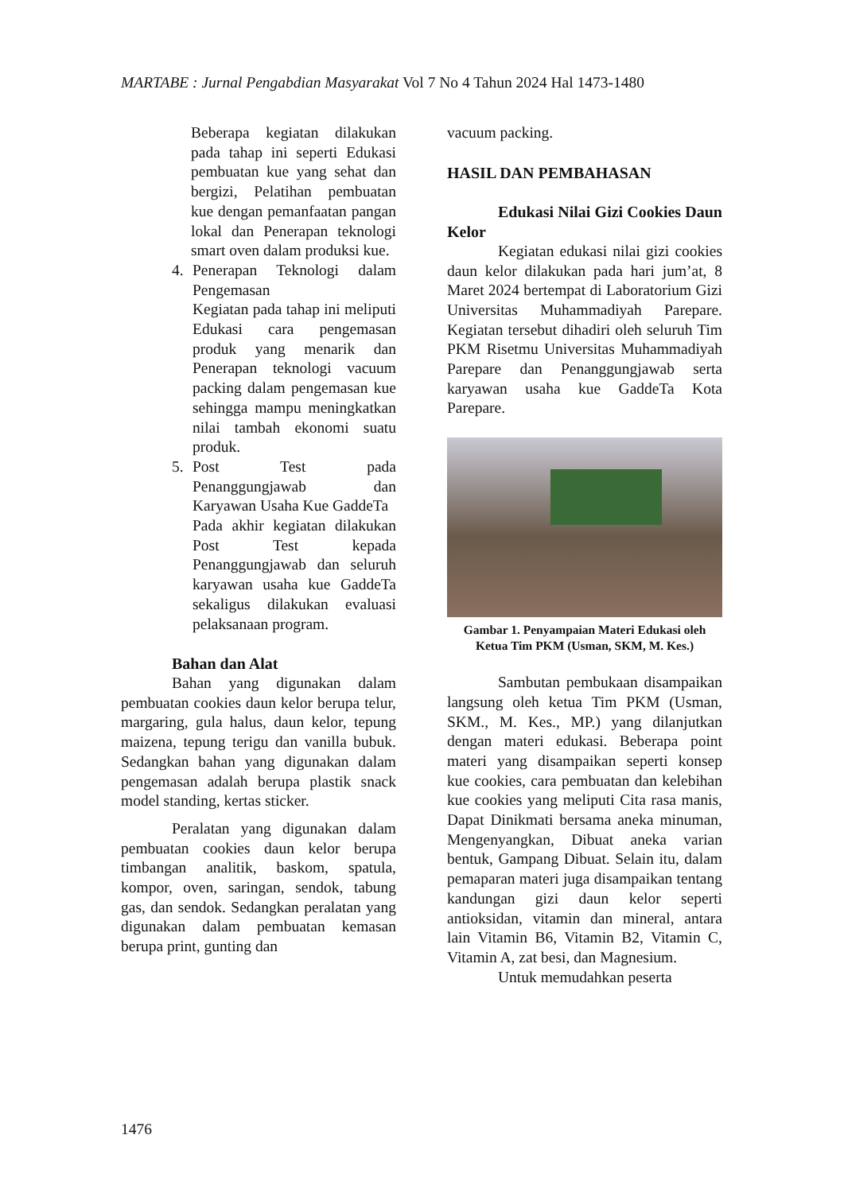MARTABE : Jurnal Pengabdian Masyarakat Vol 7 No 4 Tahun 2024 Hal 1473-1480
Beberapa kegiatan dilakukan pada tahap ini seperti Edukasi pembuatan kue yang sehat dan bergizi, Pelatihan pembuatan kue dengan pemanfaatan pangan lokal dan Penerapan teknologi smart oven dalam produksi kue.
4. Penerapan Teknologi dalam Pengemasan
Kegiatan pada tahap ini meliputi Edukasi cara pengemasan produk yang menarik dan Penerapan teknologi vacuum packing dalam pengemasan kue sehingga mampu meningkatkan nilai tambah ekonomi suatu produk.
5. Post Test pada Penanggungjawab dan Karyawan Usaha Kue GaddeTa
Pada akhir kegiatan dilakukan Post Test kepada Penanggungjawab dan seluruh karyawan usaha kue GaddeTa sekaligus dilakukan evaluasi pelaksanaan program.
Bahan dan Alat
Bahan yang digunakan dalam pembuatan cookies daun kelor berupa telur, margaring, gula halus, daun kelor, tepung maizena, tepung terigu dan vanilla bubuk. Sedangkan bahan yang digunakan dalam pengemasan adalah berupa plastik snack model standing, kertas sticker.
Peralatan yang digunakan dalam pembuatan cookies daun kelor berupa timbangan analitik, baskom, spatula, kompor, oven, saringan, sendok, tabung gas, dan sendok. Sedangkan peralatan yang digunakan dalam pembuatan kemasan berupa print, gunting dan
vacuum packing.
HASIL DAN PEMBAHASAN
Edukasi Nilai Gizi Cookies Daun Kelor
Kegiatan edukasi nilai gizi cookies daun kelor dilakukan pada hari jum’at, 8 Maret 2024 bertempat di Laboratorium Gizi Universitas Muhammadiyah Parepare. Kegiatan tersebut dihadiri oleh seluruh Tim PKM Risetmu Universitas Muhammadiyah Parepare dan Penanggungjawab serta karyawan usaha kue GaddeTa Kota Parepare.
Gambar 1. Penyampaian Materi Edukasi oleh Ketua Tim PKM (Usman, SKM, M. Kes.)
Sambutan pembukaan disampaikan langsung oleh ketua Tim PKM (Usman, SKM., M. Kes., MP.) yang dilanjutkan dengan materi edukasi. Beberapa point materi yang disampaikan seperti konsep kue cookies, cara pembuatan dan kelebihan kue cookies yang meliputi Cita rasa manis, Dapat Dinikmati bersama aneka minuman, Mengenyangkan, Dibuat aneka varian bentuk, Gampang Dibuat. Selain itu, dalam pemaparan materi juga disampaikan tentang kandungan gizi daun kelor seperti antioksidan, vitamin dan mineral, antara lain Vitamin B6, Vitamin B2, Vitamin C, Vitamin A, zat besi, dan Magnesium.
Untuk memudahkan peserta
1476